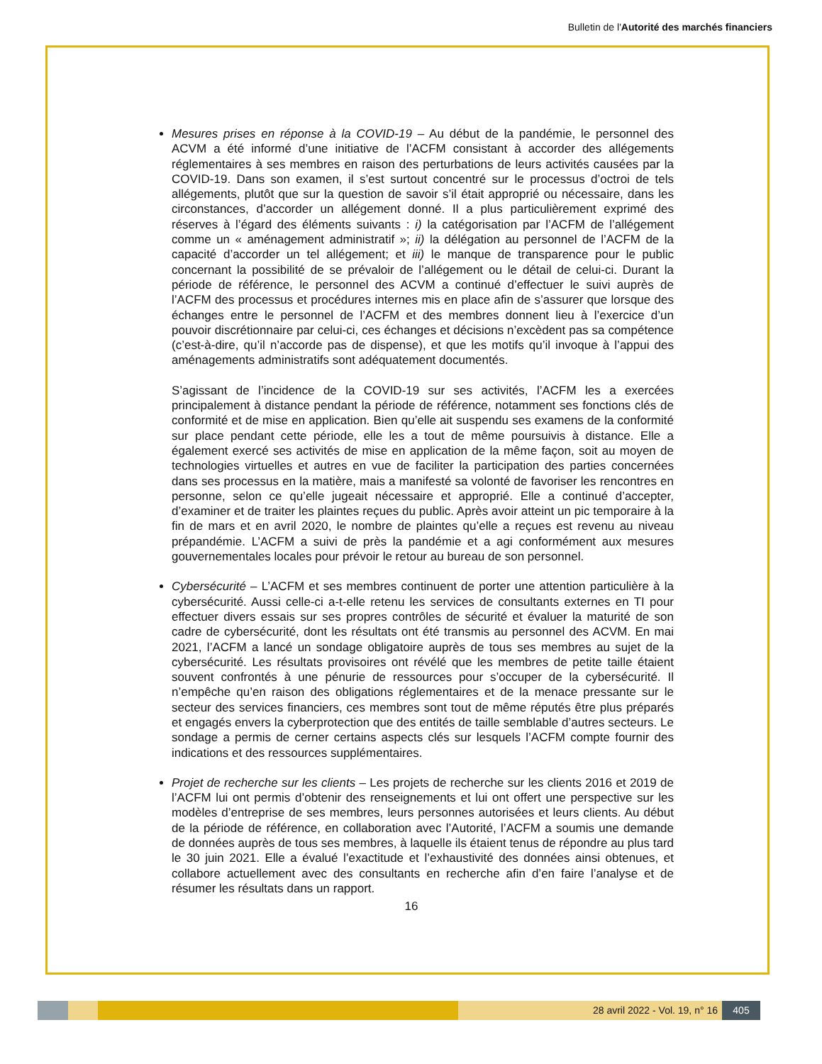Bulletin de l'Autorité des marchés financiers
Mesures prises en réponse à la COVID-19 – Au début de la pandémie, le personnel des ACVM a été informé d’une initiative de l’ACFM consistant à accorder des allégements réglementaires à ses membres en raison des perturbations de leurs activités causées par la COVID-19. Dans son examen, il s’est surtout concentré sur le processus d’octroi de tels allégements, plutôt que sur la question de savoir s’il était approprié ou nécessaire, dans les circonstances, d’accorder un allégement donné. Il a plus particulièrement exprimé des réserves à l’égard des éléments suivants : i) la catégorisation par l’ACFM de l’allégement comme un « aménagement administratif »; ii) la délégation au personnel de l’ACFM de la capacité d’accorder un tel allégement; et iii) le manque de transparence pour le public concernant la possibilité de se prévaloir de l’allégement ou le détail de celui-ci. Durant la période de référence, le personnel des ACVM a continué d’effectuer le suivi auprès de l’ACFM des processus et procédures internes mis en place afin de s’assurer que lorsque des échanges entre le personnel de l’ACFM et des membres donnent lieu à l’exercice d’un pouvoir discrétionnaire par celui-ci, ces échanges et décisions n’excèdent pas sa compétence (c’est-à-dire, qu’il n’accorde pas de dispense), et que les motifs qu’il invoque à l’appui des aménagements administratifs sont adéquatement documentés.
S’agissant de l’incidence de la COVID-19 sur ses activités, l’ACFM les a exercées principalement à distance pendant la période de référence, notamment ses fonctions clés de conformité et de mise en application. Bien qu’elle ait suspendu ses examens de la conformité sur place pendant cette période, elle les a tout de même poursuivis à distance. Elle a également exercé ses activités de mise en application de la même façon, soit au moyen de technologies virtuelles et autres en vue de faciliter la participation des parties concernées dans ses processus en la matière, mais a manifesté sa volonté de favoriser les rencontres en personne, selon ce qu’elle jugeait nécessaire et approprié. Elle a continué d’accepter, d’examiner et de traiter les plaintes reçues du public. Après avoir atteint un pic temporaire à la fin de mars et en avril 2020, le nombre de plaintes qu’elle a reçues est revenu au niveau prépandémie. L’ACFM a suivi de près la pandémie et a agi conformément aux mesures gouvernementales locales pour prévoir le retour au bureau de son personnel.
Cybersécurité – L’ACFM et ses membres continuent de porter une attention particulière à la cybersécurité. Aussi celle-ci a-t-elle retenu les services de consultants externes en TI pour effectuer divers essais sur ses propres contrôles de sécurité et évaluer la maturité de son cadre de cybersécurité, dont les résultats ont été transmis au personnel des ACVM. En mai 2021, l’ACFM a lancé un sondage obligatoire auprès de tous ses membres au sujet de la cybersécurité. Les résultats provisoires ont révélé que les membres de petite taille étaient souvent confrontés à une pénurie de ressources pour s’occuper de la cybersécurité. Il n’empêche qu’en raison des obligations réglementaires et de la menace pressante sur le secteur des services financiers, ces membres sont tout de même réputés être plus préparés et engagés envers la cyberprotection que des entités de taille semblable d’autres secteurs. Le sondage a permis de cerner certains aspects clés sur lesquels l’ACFM compte fournir des indications et des ressources supplémentaires.
Projet de recherche sur les clients – Les projets de recherche sur les clients 2016 et 2019 de l’ACFM lui ont permis d’obtenir des renseignements et lui ont offert une perspective sur les modèles d’entreprise de ses membres, leurs personnes autorisées et leurs clients. Au début de la période de référence, en collaboration avec l’Autorité, l’ACFM a soumis une demande de données auprès de tous ses membres, à laquelle ils étaient tenus de répondre au plus tard le 30 juin 2021. Elle a évalué l’exactitude et l’exhaustivité des données ainsi obtenues, et collabore actuellement avec des consultants en recherche afin d’en faire l’analyse et de résumer les résultats dans un rapport.
16
28 avril 2022 - Vol. 19, n° 16 405